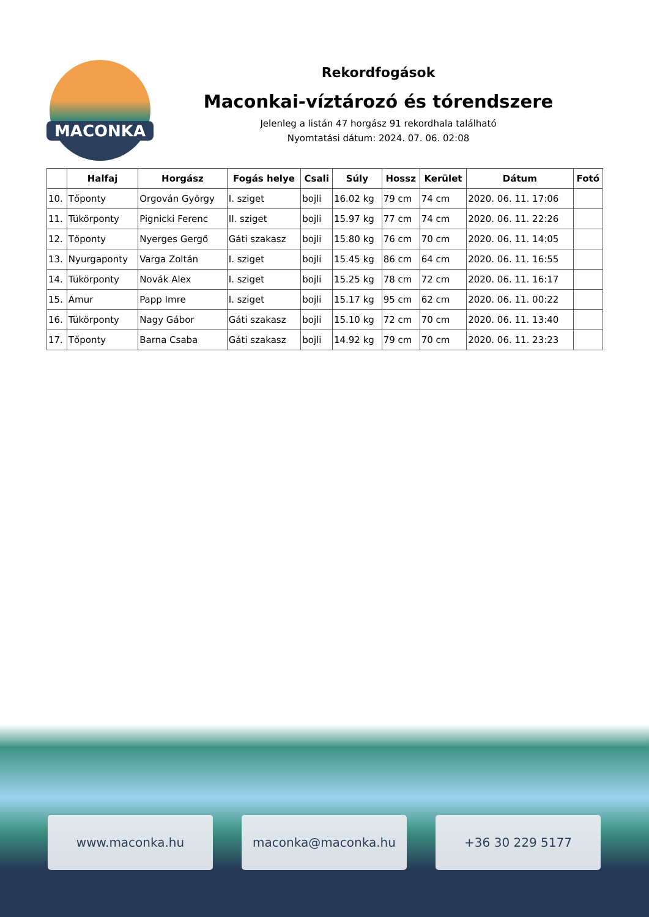MACONKA
Rekordfogások
Maconkai-víztározó és tórendszere
Jelenleg a listán 47 horgász 91 rekordhala található
Nyomtatási dátum: 2024. 07. 06. 02:08
| | Halfaj | Horgász | Fogás helye | Csali | Súly | Hossz | Kerület | Dátum | Fotó |
| --- | --- | --- | --- | --- | --- | --- | --- | --- | --- |
| 10. | Tőponty | Orgován György | I. sziget | bojli | 16.02 kg | 79 cm | 74 cm | 2020. 06. 11. 17:06 | |
| 11. | Tükörponty | Pignicki Ferenc | II. sziget | bojli | 15.97 kg | 77 cm | 74 cm | 2020. 06. 11. 22:26 | |
| 12. | Tőponty | Nyerges Gergő | Gáti szakasz | bojli | 15.80 kg | 76 cm | 70 cm | 2020. 06. 11. 14:05 | |
| 13. | Nyurgaponty | Varga Zoltán | I. sziget | bojli | 15.45 kg | 86 cm | 64 cm | 2020. 06. 11. 16:55 | |
| 14. | Tükörponty | Novák Alex | I. sziget | bojli | 15.25 kg | 78 cm | 72 cm | 2020. 06. 11. 16:17 | |
| 15. | Amur | Papp Imre | I. sziget | bojli | 15.17 kg | 95 cm | 62 cm | 2020. 06. 11. 00:22 | |
| 16. | Tükörponty | Nagy Gábor | Gáti szakasz | bojli | 15.10 kg | 72 cm | 70 cm | 2020. 06. 11. 13:40 | |
| 17. | Tőponty | Barna Csaba | Gáti szakasz | bojli | 14.92 kg | 79 cm | 70 cm | 2020. 06. 11. 23:23 | |
www.maconka.hu maconka@maconka.hu +36 30 229 5177